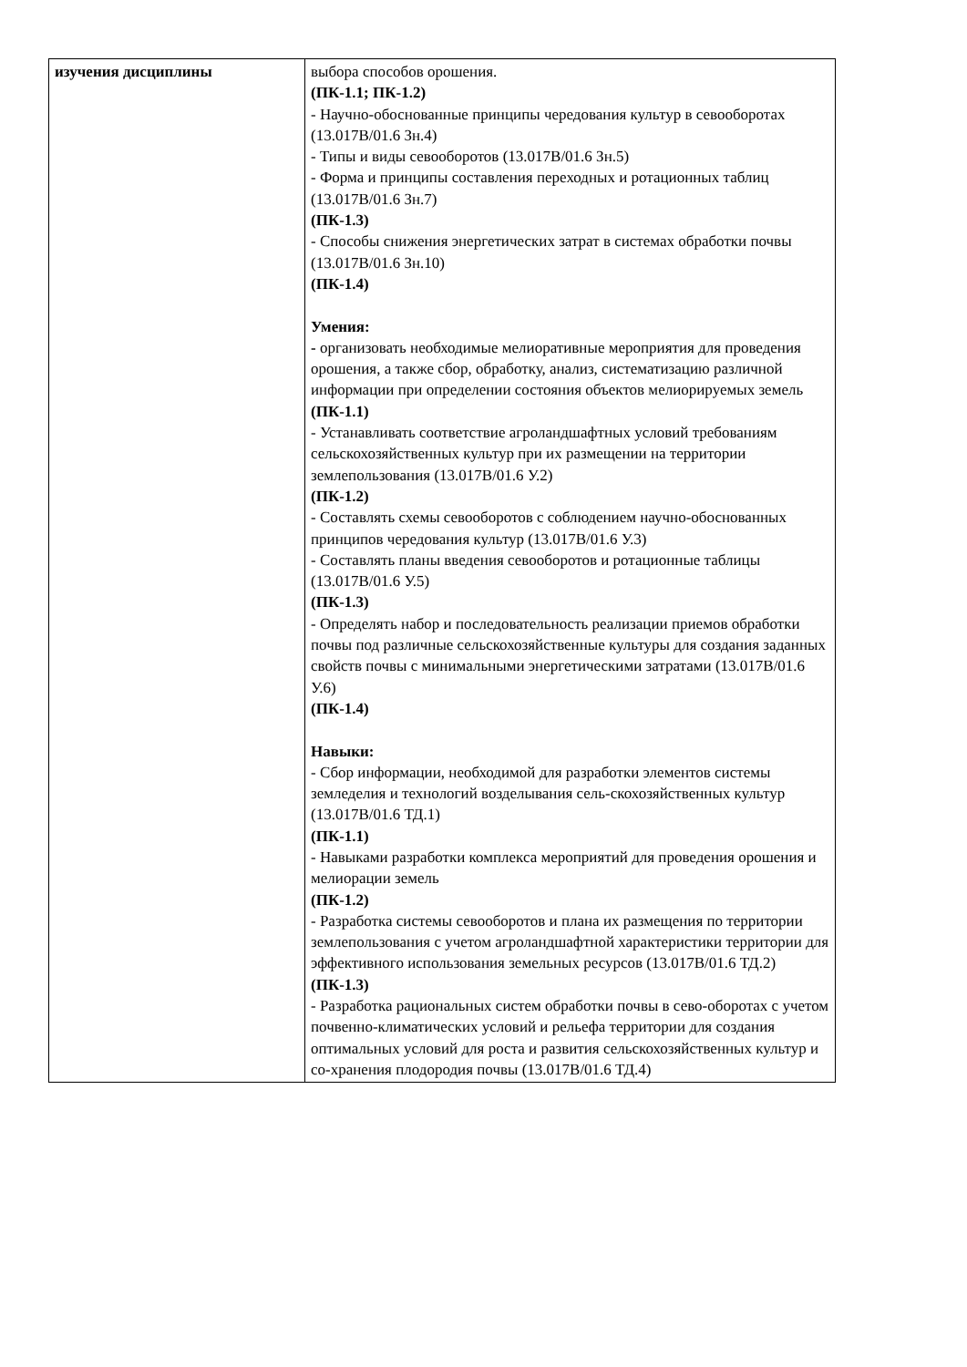| изучения дисциплины | выбора способов орошения. (ПК-1.1; ПК-1.2) - Научно-обоснованные принципы чередования культур в севооборотах (13.017В/01.6 Зн.4) - Типы и виды севооборотов (13.017В/01.6 Зн.5) - Форма и принципы составления переходных и ротационных таблиц (13.017В/01.6 Зн.7) (ПК-1.3) - Способы снижения энергетических затрат в системах обработки почвы (13.017В/01.6 Зн.10) (ПК-1.4) Умения: - организовать необходимые мелиоративные мероприятия для проведения орошения, а также сбор, обработку, анализ, систематизацию различной информации при определении состояния объектов мелиорируемых земель (ПК-1.1) - Устанавливать соответствие агроландшафтных условий требованиям сельскохозяйственных культур при их размещении на территории землепользования (13.017В/01.6 У.2) (ПК-1.2) - Составлять схемы севооборотов с соблюдением научно-обоснованных принципов чередования культур (13.017В/01.6 У.3) - Составлять планы введения севооборотов и ротационные таблицы (13.017В/01.6 У.5) (ПК-1.3) - Определять набор и последовательность реализации приемов обработки почвы под различные сельскохозяйственные культуры для создания заданных свойств почвы с минимальными энергетическими затратами (13.017В/01.6 У.6) (ПК-1.4) Навыки: - Сбор информации, необходимой для разработки элементов системы земледелия и технологий возделывания сель-скохозяйственных культур (13.017В/01.6 ТД.1) (ПК-1.1) - Навыками разработки комплекса мероприятий для проведения орошения и мелиорации земель (ПК-1.2) - Разработка системы севооборотов и плана их размещения по территории землепользования с учетом агроландшафтной характеристики территории для эффективного использования земельных ресурсов (13.017В/01.6 ТД.2) (ПК-1.3) - Разработка рациональных систем обработки почвы в сево-оборотах с учетом почвенно-климатических условий и рельефа территории для создания оптимальных условий для роста и развития сельскохозяйственных культур и со-хранения плодородия почвы (13.017В/01.6 ТД.4) |